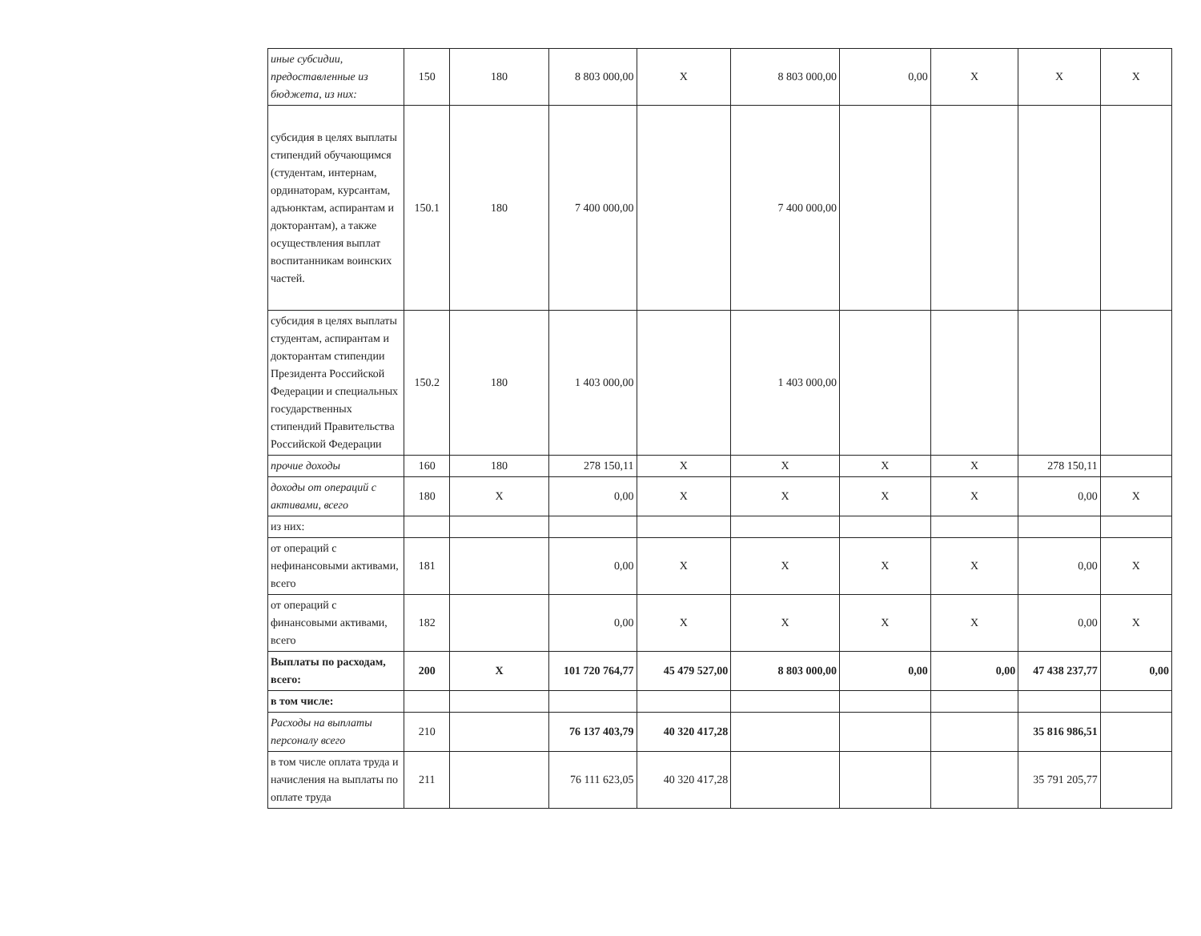| иные субсидии, предоставленные из бюджета, из них: | 150 | 180 | 8 803 000,00 | X | 8 803 000,00 | 0,00 | X | X | X |
| субсидия в целях выплаты стипендий обучающимся (студентам, интернам, ординаторам, курсантам, адъюнктам, аспирантам и докторантам), а также осуществления выплат воспитанникам воинских частей. | 150.1 | 180 | 7 400 000,00 | | 7 400 000,00 | | | | |
| субсидия в целях выплаты студентам, аспирантам и докторантам стипендии Президента Российской Федерации и специальных государственных стипендий Правительства Российской Федерации | 150.2 | 180 | 1 403 000,00 | | 1 403 000,00 | | | | |
| прочие доходы | 160 | 180 | 278 150,11 | X | X | X | X | 278 150,11 | |
| доходы от операций с активами, всего | 180 | X | 0,00 | X | X | X | X | 0,00 | X |
| из них: | | | | | | | | | |
| от операций с нефинансовыми активами, всего | 181 | | 0,00 | X | X | X | X | 0,00 | X |
| от операций с финансовыми активами, всего | 182 | | 0,00 | X | X | X | X | 0,00 | X |
| Выплаты по расходам, всего: | 200 | X | 101 720 764,77 | 45 479 527,00 | 8 803 000,00 | 0,00 | 0,00 | 47 438 237,77 | 0,00 |
| в том числе: | | | | | | | | | |
| Расходы на выплаты персоналу всего | 210 | | 76 137 403,79 | 40 320 417,28 | | | | 35 816 986,51 | |
| в том числе оплата труда и начисления на выплаты по оплате труда | 211 | | 76 111 623,05 | 40 320 417,28 | | | | 35 791 205,77 | |